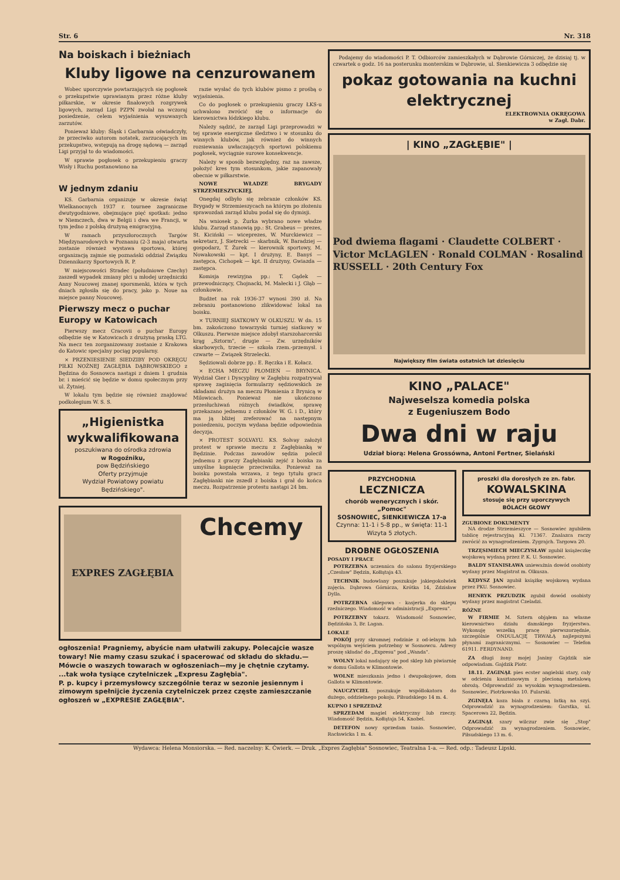Str. 6 Nr. 318
Na boiskach i bieżniach
Kluby ligowe na cenzurowanem
Wobec uporczywie powtarzających się pogłosek o przekupstwie uprawianym przez różne kluby piłkarskie, w okresie finałowych rozgrywek ligowych, zarząd Ligi PZPN zwołał na wczoraj posiedzenie, celem wyjaśnienia wysuwanych zarzutów.
Ponieważ kluby: Śląsk i Garbarnia oświadczyły, że przeciwko autorom notatek, zarzucających im przekupstwo, wstępują na drogę sądową — zarząd Ligi przyjął to do wiadomości.
W sprawie pogłosek o przekupieniu graczy Wisły i Ruchu postanowiono na
razie wysłać do tych klubów pismo z prośbą o wyjaśnienia.
Co do pogłosek o przekupieniu graczy ŁKS-u uchwalono zwrócić się o informacje do kierownictwa łódzkiego klubu.
Należy sądzić, że zarząd Ligi przeprowadzi w tej sprawie energiczne śledztwo i w stosunku do winnych klubów, jak również do winnych rozsiewania uwłaczających sportowi polskiemu pogłosek, wyciągnie surowe konsekwencje.
Należy w sposób bezwzględny, raz na zawsze, położyć kres tym stosunkom, jakie zapanowały obecnie w piłkarstwie.
W jednym zdaniu
KS. Garbarnia organizuje w okresie świąt Wielkanocnych 1937 r. tournee zagraniczne dwutygodniowe, obejmujące pięć spotkań: jedno w Niemczech, dwa w Belgii i dwa we Francji, w tym jedno z polską drużyną emigracyjną.
W ramach przyszłorocznych Targów Międzynarodowych w Poznaniu (2-3 maja) otwarta zostanie również wystawa sportowa, której organizacją zajmie się poznański oddział Związku Dziennikarzy Sportowych R. P.
W miejscowości Stradec (południowe Czechy) zaszedł wypadek zmiany płci u młodej urzędniczki Anny Noucowej znanej sporsmenki, która w tych dniach zgłosiła się do pracy, jako p. Noue na miejsce panny Noucowej.
Pierwszy mecz o puchar Europy w Katowicach
Pierwszy mecz Cracovii o puchar Europy odbędzie się w Katowicach z drużyną praską LTG. Na mecz ten zorganizowany zostanie z Krakowa do Katowic specjalny pociąg popularny.
× PRZENIESIENIE SIEDZIBY POD OKRĘGU PIŁKI NOŻNEJ ZAGŁĘBIA DĄBROWSKIEGO z Będzina do Sosnowca nastąpi z dniem 1 grudnia br. i mieścić się będzie w domu społecznym przy ul. Żytniej.
W lokalu tym będzie się również znajdować podkolegium W. S. S.
„Higienistka wykwalifikowana
poszukiwana do ośrodka zdrowia
w Rogoźniku,
pow Będzińskiego
Oferty przyjmuje
Wydział Powiatowy powiatu Będzińskiego".
NOWE WŁADZE BRYGADY STRZEMIESZYCKIEJ.
Onegdaj odbyło się zebranie członków KS. Brygady w Strzemieszycach na którym po złożeniu sprawozdań zarząd klubu podał się do dymisji.
Na wniosek p. Żurka wybrano nowe władze klubu. Zarząd stanowią pp.: St. Grabeus — prezes, St. Kiciński — wiceprezes, W. Murckiewicz — sekretarz, J. Sietrecki — skarbnik, W. Baradziej — gospodarz, T. Żurek — kierownik sportowy, M. Nowakowski — kpt. I drużyny, E. Banyś — zastępca, Cichopek — kpt. II drużyny, Gwiazda — zastępca.
Komisja rewizyjna pp.: T. Gądek — przewodniczący, Chojnacki, M. Małecki i J. Głąb — członkowie.
Budżet na rok 1936-37 wynosi 390 zł. Na zebraniu postanowiono zlikwidować lokal na boisku.
× TURNIEJ SIATKOWY W OLKUSZU. W dn. 15 bm. zakończono towarzyski turniej siatkowy w Olkuszu. Pierwsze miejsce zdobył starszoharcerski krąg „Sztorm", drugie — Zw. urzędników skarbowych, trzecie — szkoła rzem.-przemysł. i czwarte — Związek Strzelecki.
Sędziowali dobrze pp.: E. Ręczka i E. Kołacz.
× ECHA MECZU PŁOMIEŃ — BRYNICA. Wydział Gier i Dyscypliny w Zagłębiu rozpatrywał sprawę zaginięcia formularzy sędziowskich ze składami drużyn na meczu Płomienia z Brynicą w Milowicach. Ponieważ nie ukończono przesłuchiwań różnych świadków, sprawę przekazano jednemu z członków W. G. i D., który ma ją bliżej zreferować na następnym posiedzeniu, poczym wydana będzie odpowiednia decyzja.
× PROTEST SOLVAYU. KS. Solvay założył protest w sprawie meczu z Zagłębianką w Będzinie. Podczas zawodów sędzia polecił jednemu z graczy Zagłębianki zejść z boiska za umyślne kopnięcie przeciwnika. Ponieważ na boisku powstała wrzawa, z tego tytułu gracz Zagłębianki nie zszedł z boiska i grał do końca meczu. Rozpatrzenie protestu nastąpi 24 bm.
EXPRES ZAGŁĘBIA
Chcemy
ogłoszenia! Pragniemy, abyście nam ułatwili zakupy. Polecajcie wasze towary! Nie mamy czasu szukać i spacerować od składu do składu.—Mówcie o waszych towarach w ogłoszeniach—my je chętnie czytamy.
...tak woła tysiące czytelniczek „Expresu Zagłębia".
P. p. kupcy i przemysłowcy szczególnie teraz w sezonie jesiennym i zimowym spełnijcie życzenia czytelniczek przez częste zamieszczanie ogłoszeń w „EXPRESIE ZAGŁĘBIA".
Podajemy do wiadomości P. T. Odbiorców zamieszkałych w Dąbrowie Górniczej, że dzisiaj tj. w czwartek o godz. 16 na posterunku monterskim w Dąbrowie, ul. Sienkiewicza 3 odbędzie się
pokaz gotowania na kuchni elektrycznej
ELEKTROWNIA OKRĘGOWA
w Zagł. Dabr.
| KINO „ZAGŁĘBIE" |
Pod dwiema flagami · Claudette COLBERT · Victor McLAGLEN · Ronald COLMAN · Rosalind RUSSELL · 20th Century Fox
Największy film świata ostatnich lat dziesięciu
KINO „PALACE"
Najweselsza komedia polska
z Eugeniuszem Bodo
Dwa dni w raju
Udział biorą: Helena Grossówna, Antoni Fertner, Sielański
PRZYCHODNIA
LECZNICZA
chorób wenerycznych i skór. „Pomoc"
SOSNOWIEC, SIENKIEWICZA 17-a
Czynna: 11-1 i 5-8 pp., w święta: 11-1
Wizyta 5 złotych.
DROBNE OGŁOSZENIA
POSADY I PRACE
POTRZEBNA uczennica do salonu fryzjerskiego „Czesław" Będzin, Kołłątaja 43.
TECHNIK budowlany poszukuje jakiegokolwiek zajęcia. Dąbrowa Górnicza, Krótka 14, Zdzisław Dylla.
POTRZEBNA sklepowa - kasjerka do sklepu rzeźniczego. Wiadomość w administracji „Expresu".
POTRZEBNY tokarz. Wiadomość Sosnowiec, Będzińska 3, Br. Lagan.
LOKALE
POKÓJ przy skromnej rodzinie z od-ielnym lub wspólnym wejściem potrzebny w Sosnowcu. Adresy proszę składać do „Expresu" pod „Wanda".
WOLNY lokal nadający się pod sklep lub piwiarnię w domu Gallota w Klimontowie.
WOLNE mieszkania jedno i dwupokojowe, dom Gallota w Klimontowie.
NAUCZYCIEL poszukuje współlokatora do dużego, oddzielnego pokoju. Piłsudskiego 14 m. 4.
KUPNO I SPRZEDAŻ
SPRZEDAM magiel elektryczny lub rzeczy. Wiadomość Będzin, Kołłątaja 54, Knobel.
DETEFON nowy sprzedam tanio. Sosnowiec, Racławicka 1 m. 4.
proszki dla dorosłych ze zn. fabr.
KOWALSKINA
stosuje się przy uporczywych
BÓLACH GŁOWY
ZGUBIONE DOKUMENTY
NA drodze Strzemieszyce — Sosnowiec zgubiłem tablicę rejestracyjną Kl. 71367. Znalazca raczy zwrócić za wynagrodzeniem. Zygrajch. Targowa 20.
TRZĘSIMIECH MIECZYSŁAW zgubił książeczkę wojskową wydaną przez P. K. U. Sosnowiec.
BALDY STANISŁAWA unieważnia dowód osobisty wydany przez Magistrat m. Olkusza.
KĘDYSZ JAN zgubił książkę wojskową wydana przez PKU. Sosnowiec.
HENRYK PRZUDZIK zgubił dowód osobisty wydany przez magistrat Czeladzi.
RÓŻNE
W FIRMIE M. Sztern objąłem na własne kierownictwo działu damskiego fryzjerstwa. Wykonuję wszelką pracę pierwszorzędnie, szczególnie ONDULACJĘ TRWAŁĄ najlepszymi płynami zagranicznymi. — Sosnowiec — Telefon 61911. FERDYNAND.
ZA długi żony mojej Janiny Gajdzik nie odpowiadam. Gajdzik Piotr.
18.11. ZAGINĄŁ pies ecster angielski stary, cały w odcieniu kasztanowym z plecioną metalową obrożą. Odprowadzić za wysokim wynagrodzeniem. Sosnowiec, Piotrkowska 10. Fularski.
ZGINĘŁA koza biała z czarną łatką na szyi. Odprowadzić za wynagrodzeniem: Garstka, ul. Spacerowa 22, Będzin.
ZAGINĄŁ szary wilczur zwie się „Stop" Odprowadzić za wynagrodzeniem. Sosnowiec, Piłsudskiego 13 m. 6.
Wydawca: Helena Monsiorska. — Red. naczelny: K. Ćwierk. — Druk. „Expres Zagłębia" Sosnowiec, Teatralna 1-a. — Red. odp.: Tadeusz Lipski.